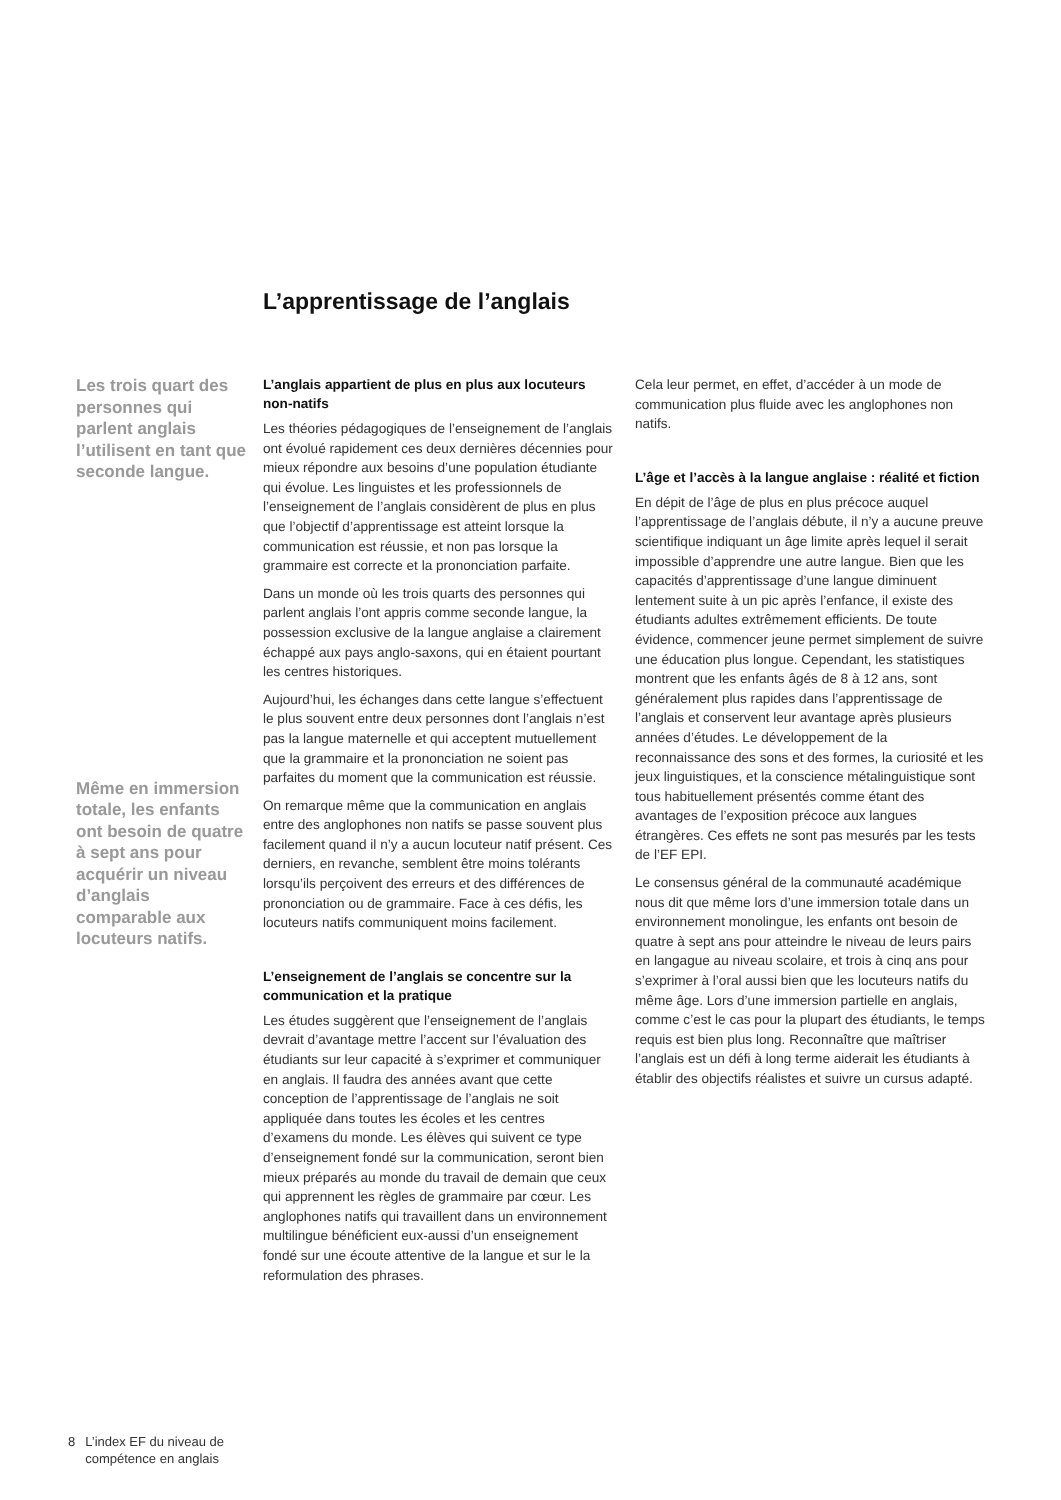L’apprentissage de l’anglais
Les trois quart des personnes qui parlent anglais l’utilisent en tant que seconde langue.
Même en immersion totale, les enfants ont besoin de quatre à sept ans pour acquérir un niveau d’anglais comparable aux locuteurs natifs.
L’anglais appartient de plus en plus aux locuteurs non-natifs
Les théories pédagogiques de l’enseignement de l’anglais ont évolué rapidement ces deux dernières décennies pour mieux répondre aux besoins d’une population étudiante qui évolue. Les linguistes et les professionnels de l’enseignement de l’anglais considèrent de plus en plus que l’objectif d’apprentissage est atteint lorsque la communication est réussie, et non pas lorsque la grammaire est correcte et la prononciation parfaite.
Dans un monde où les trois quarts des personnes qui parlent anglais l’ont appris comme seconde langue, la possession exclusive de la langue anglaise a clairement échappé aux pays anglo-saxons, qui en étaient pourtant les centres historiques.
Aujourd’hui, les échanges dans cette langue s’effectuent le plus souvent entre deux personnes dont l’anglais n’est pas la langue maternelle et qui acceptent mutuellement que la grammaire et la prononciation ne soient pas parfaites du moment que la communication est réussie.
On remarque même que la communication en anglais entre des anglophones non natifs se passe souvent plus facilement quand il n’y a aucun locuteur natif présent. Ces derniers, en revanche, semblent être moins tolérants lorsqu’ils perçoivent des erreurs et des différences de prononciation ou de grammaire. Face à ces défis, les locuteurs natifs communiquent moins facilement.
L’enseignement de l’anglais se concentre sur la communication et la pratique
Les études suggèrent que l’enseignement de l’anglais devrait d’avantage mettre l’accent sur l’évaluation des étudiants sur leur capacité à s’exprimer et communiquer en anglais. Il faudra des années avant que cette conception de l’apprentissage de l’anglais ne soit appliquée dans toutes les écoles et les centres d’examens du monde. Les élèves qui suivent ce type d’enseignement fondé sur la communication, seront bien mieux préparés au monde du travail de demain que ceux qui apprennent les règles de grammaire par cœur. Les anglophones natifs qui travaillent dans un environnement multilingue bénéficient eux-aussi d’un enseignement fondé sur une écoute attentive de la langue et sur le la reformulation des phrases.
Cela leur permet, en effet, d’accéder à un mode de communication plus fluide avec les anglophones non natifs.
L’âge et l’accès à la langue anglaise : réalité et fiction
En dépit de l’âge de plus en plus précoce auquel l’apprentissage de l’anglais débute, il n’y a aucune preuve scientifique indiquant un âge limite après lequel il serait impossible d’apprendre une autre langue. Bien que les capacités d’apprentissage d’une langue diminuent lentement suite à un pic après l’enfance, il existe des étudiants adultes extrêmement efficients. De toute évidence, commencer jeune permet simplement de suivre une éducation plus longue. Cependant, les statistiques montrent que les enfants âgés de 8 à 12 ans, sont généralement plus rapides dans l’apprentissage de l’anglais et conservent leur avantage après plusieurs années d’études. Le développement de la reconnaissance des sons et des formes, la curiosité et les jeux linguistiques, et la conscience métalinguistique sont tous habituellement présentés comme étant des avantages de l’exposition précoce aux langues étrangères. Ces effets ne sont pas mesurés par les tests de l’EF EPI.
Le consensus général de la communauté académique nous dit que même lors d’une immersion totale dans un environnement monolingue, les enfants ont besoin de quatre à sept ans pour atteindre le niveau de leurs pairs en langague au niveau scolaire, et trois à cinq ans pour s’exprimer à l’oral aussi bien que les locuteurs natifs du même âge. Lors d’une immersion partielle en anglais, comme c’est le cas pour la plupart des étudiants, le temps requis est bien plus long. Reconnaître que maîtriser l’anglais est un défi à long terme aiderait les étudiants à établir des objectifs réalistes et suivre un cursus adapté.
8 L’index EF du niveau de
compétence en anglais